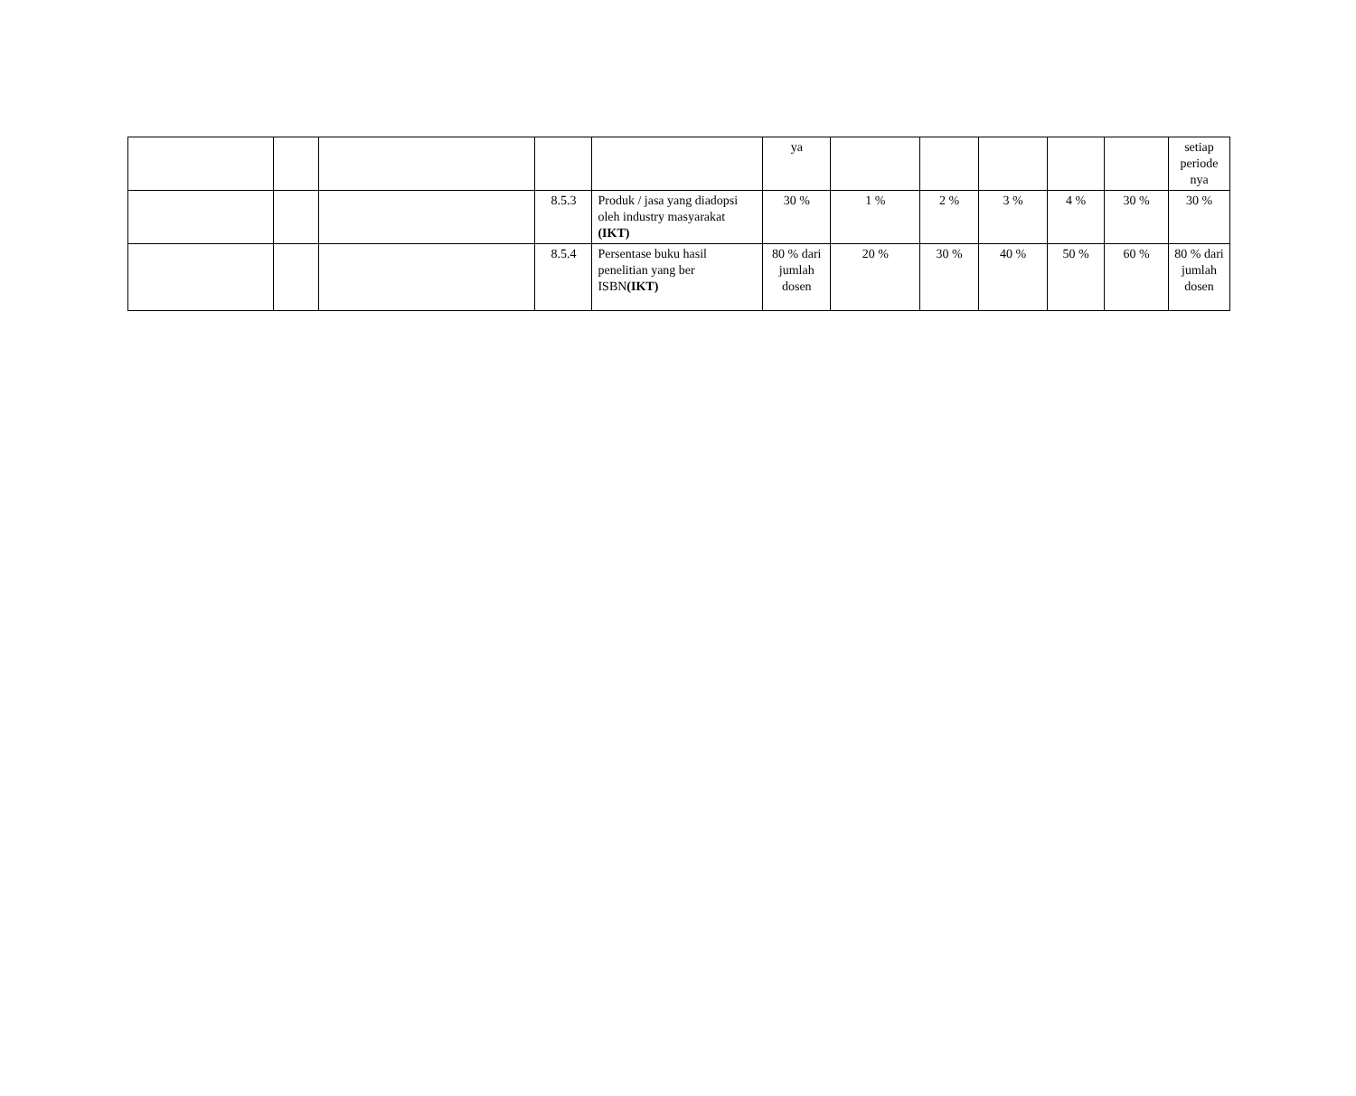| | | | | | ya | | | | | | setiap periode nya |
| | | | 8.5.3 | Produk / jasa yang diadopsi oleh industry masyarakat (IKT) | 30 % | 1 % | 2 % | 3 % | 4 % | 30 % | 30 % |
| | | | 8.5.4 | Persentase buku hasil penelitian yang ber ISBN (IKT) | 80 % dari jumlah dosen | 20 % | 30 % | 40 % | 50 % | 60 % | 80 % dari jumlah dosen |